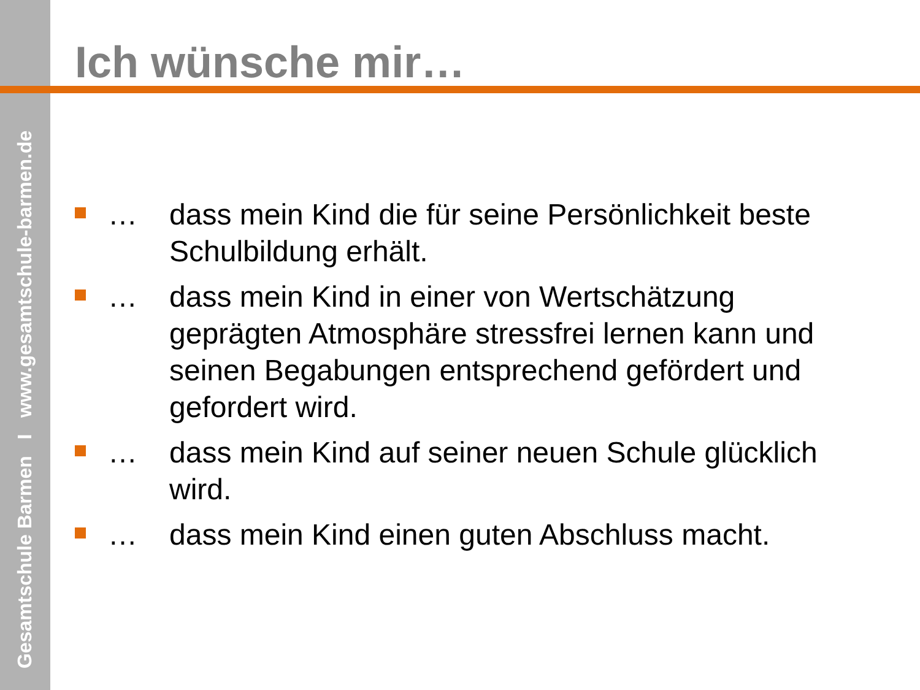Gesamtschule Barmen I www.gesamtschule-barmen.de
Ich wünsche mir…
… dass mein Kind die für seine Persönlichkeit beste Schulbildung erhält.
… dass mein Kind in einer von Wertschätzung geprägten Atmosphäre stressfrei lernen kann und seinen Begabungen entsprechend gefördert und gefordert wird.
… dass mein Kind auf seiner neuen Schule glücklich wird.
… dass mein Kind einen guten Abschluss macht.